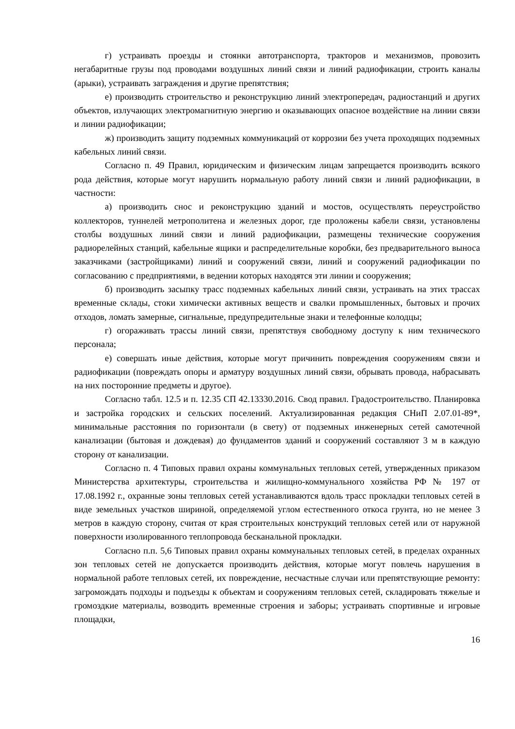г) устраивать проезды и стоянки автотранспорта, тракторов и механизмов, провозить негабаритные грузы под проводами воздушных линий связи и линий радиофикации, строить каналы (арыки), устраивать заграждения и другие препятствия;
е) производить строительство и реконструкцию линий электропередач, радиостанций и других объектов, излучающих электромагнитную энергию и оказывающих опасное воздействие на линии связи и линии радиофикации;
ж) производить защиту подземных коммуникаций от коррозии без учета проходящих подземных кабельных линий связи.
Согласно п. 49 Правил, юридическим и физическим лицам запрещается производить всякого рода действия, которые могут нарушить нормальную работу линий связи и линий радиофикации, в частности:
а) производить снос и реконструкцию зданий и мостов, осуществлять переустройство коллекторов, туннелей метрополитена и железных дорог, где проложены кабели связи, установлены столбы воздушных линий связи и линий радиофикации, размещены технические сооружения радиорелейных станций, кабельные ящики и распределительные коробки, без предварительного выноса заказчиками (застройщиками) линий и сооружений связи, линий и сооружений радиофикации по согласованию с предприятиями, в ведении которых находятся эти линии и сооружения;
б) производить засыпку трасс подземных кабельных линий связи, устраивать на этих трассах временные склады, стоки химически активных веществ и свалки промышленных, бытовых и прочих отходов, ломать замерные, сигнальные, предупредительные знаки и телефонные колодцы;
г) огораживать трассы линий связи, препятствуя свободному доступу к ним технического персонала;
е) совершать иные действия, которые могут причинить повреждения сооружениям связи и радиофикации (повреждать опоры и арматуру воздушных линий связи, обрывать провода, набрасывать на них посторонние предметы и другое).
Согласно табл. 12.5 и п. 12.35 СП 42.13330.2016. Свод правил. Градостроительство. Планировка и застройка городских и сельских поселений. Актуализированная редакция СНиП 2.07.01-89*, минимальные расстояния по горизонтали (в свету) от подземных инженерных сетей самотечной канализации (бытовая и дождевая) до фундаментов зданий и сооружений составляют 3 м в каждую сторону от канализации.
Согласно п. 4 Типовых правил охраны коммунальных тепловых сетей, утвержденных приказом Министерства архитектуры, строительства и жилищно-коммунального хозяйства РФ № 197 от 17.08.1992 г., охранные зоны тепловых сетей устанавливаются вдоль трасс прокладки тепловых сетей в виде земельных участков шириной, определяемой углом естественного откоса грунта, но не менее 3 метров в каждую сторону, считая от края строительных конструкций тепловых сетей или от наружной поверхности изолированного теплопровода бесканальной прокладки.
Согласно п.п. 5,6 Типовых правил охраны коммунальных тепловых сетей, в пределах охранных зон тепловых сетей не допускается производить действия, которые могут повлечь нарушения в нормальной работе тепловых сетей, их повреждение, несчастные случаи или препятствующие ремонту: загромождать подходы и подъезды к объектам и сооружениям тепловых сетей, складировать тяжелые и громоздкие материалы, возводить временные строения и заборы; устраивать спортивные и игровые площадки,
16